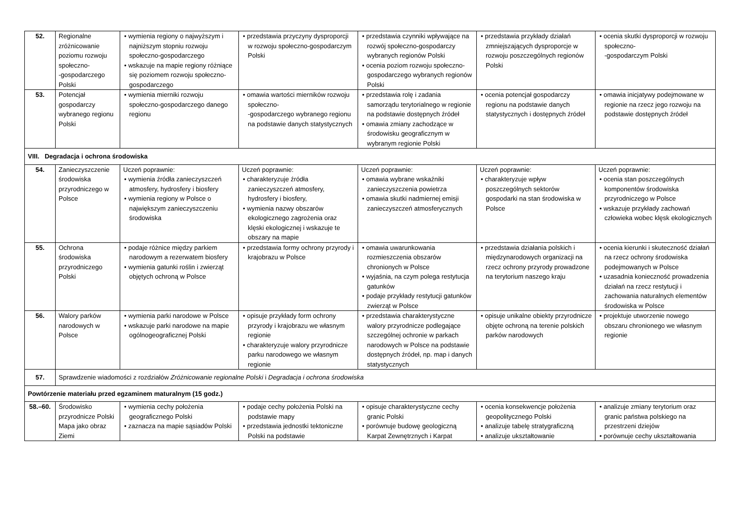| 52. | Regionalne zróżnicowanie poziomu rozwoju społeczno- -gospodarczego Polski | • wymienia regiony o najwyższym i najniższym stopniu rozwoju społeczno-gospodarczego • wskazuje na mapie regiony różniące się poziomem rozwoju społeczno-gospodarczego | • przedstawia przyczyny dysproporcji w rozwoju społeczno-gospodarczym Polski | • przedstawia czynniki wpływające na rozwój społeczno-gospodarczy wybranych regionów Polski • ocenia poziom rozwoju społeczno-gospodarczego wybranych regionów Polski | • przedstawia przykłady działań zmniejszających dysproporcje w rozwoju poszczególnych regionów Polski | • ocenia skutki dysproporcji w rozwoju społeczno- -gospodarczym Polski |
| 53. | Potencjał gospodarczy wybranego regionu Polski | • wymienia mierniki rozwoju społeczno-gospodarczego danego regionu | • omawia wartości mierników rozwoju społeczno- -gospodarczego wybranego regionu na podstawie danych statystycznych | • przedstawia rolę i zadania samorządu terytorialnego w regionie na podstawie dostępnych źródeł • omawia zmiany zachodzące w środowisku geograficznym w wybranym regionie Polski | • ocenia potencjał gospodarczy regionu na podstawie danych statystycznych i dostępnych źródeł | • omawia inicjatywy podejmowane w regionie na rzecz jego rozwoju na podstawie dostępnych źródeł |
| VIII. Degradacja i ochrona środowiska | | | | | | |
| 54. | Zanieczyszczenie środowiska przyrodniczego w Polsce | Uczeń poprawnie: • wymienia źródła zanieczyszczeń atmosfery, hydrosfery i biosfery • wymienia regiony w Polsce o największym zanieczyszczeniu środowiska | Uczeń poprawnie: • charakteryzuje źródła zanieczyszczeń atmosfery, hydrosfery i biosfery, • wymienia nazwy obszarów ekologicznego zagrożenia oraz klęski ekologicznej i wskazuje te obszary na mapie | Uczeń poprawnie: • omawia wybrane wskaźniki zanieczyszczenia powietrza • omawia skutki nadmiernej emisji zanieczyszczeń atmosferycznych | Uczeń poprawnie: • charakteryzuje wpływ poszczególnych sektorów gospodarki na stan środowiska w Polsce | Uczeń poprawnie: • ocenia stan poszczególnych komponentów środowiska przyrodniczego w Polsce • wskazuje przykłady zachowań człowieka wobec klęsk ekologicznych |
| 55. | Ochrona środowiska przyrodniczego Polski | • podaje różnice między parkiem narodowym a rezerwatem biosfery • wymienia gatunki roślin i zwierząt objętych ochroną w Polsce | • przedstawia formy ochrony przyrody i krajobrazu w Polsce | • omawia uwarunkowania rozmieszczenia obszarów chronionych w Polsce • wyjaśnia, na czym polega restytucja gatunków • podaje przykłady restytucji gatunków zwierząt w Polsce | • przedstawia działania polskich i międzynarodowych organizacji na rzecz ochrony przyrody prowadzone na terytorium naszego kraju | • ocenia kierunki i skuteczność działań na rzecz ochrony środowiska podejmowanych w Polsce • uzasadnia konieczność prowadzenia działań na rzecz restytucji i zachowania naturalnych elementów środowiska w Polsce |
| 56. | Walory parków narodowych w Polsce | • wymienia parki narodowe w Polsce • wskazuje parki narodowe na mapie ogólnogeograficznej Polski | • opisuje przykłady form ochrony przyrody i krajobrazu we własnym regionie • charakteryzuje walory przyrodnicze parku narodowego we własnym regionie | • przedstawia charakterystyczne walory przyrodnicze podlegające szczególnej ochronie w parkach narodowych w Polsce na podstawie dostępnych źródeł, np. map i danych statystycznych | • opisuje unikalne obiekty przyrodnicze objęte ochroną na terenie polskich parków narodowych | • projektuje utworzenie nowego obszaru chronionego we własnym regionie |
| 57. | Sprawdzenie wiadomości z rozdziałów Zróżnicowanie regionalne Polski i Degradacja i ochrona środowiska | | | | | |
| Powtórzenie materiału przed egzaminem maturalnym (15 godz.) | | | | | | |
| 58.–60. | Środowisko przyrodnicze Polski Mapa jako obraz Ziemi | • wymienia cechy położenia geograficznego Polski • zaznacza na mapie sąsiadów Polski | • podaje cechy położenia Polski na podstawie mapy • przedstawia jednostki tektoniczne Polski na podstawie | • opisuje charakterystyczne cechy granic Polski • porównuje budowę geologiczną Karpat Zewnętrznych i Karpat | • ocenia konsekwencje położenia geopolitycznego Polski • analizuje tabelę stratygraficzną • analizuje ukształtowanie | • analizuje zmiany terytorium oraz granic państwa polskiego na przestrzeni dziejów • porównuje cechy ukształtowania |